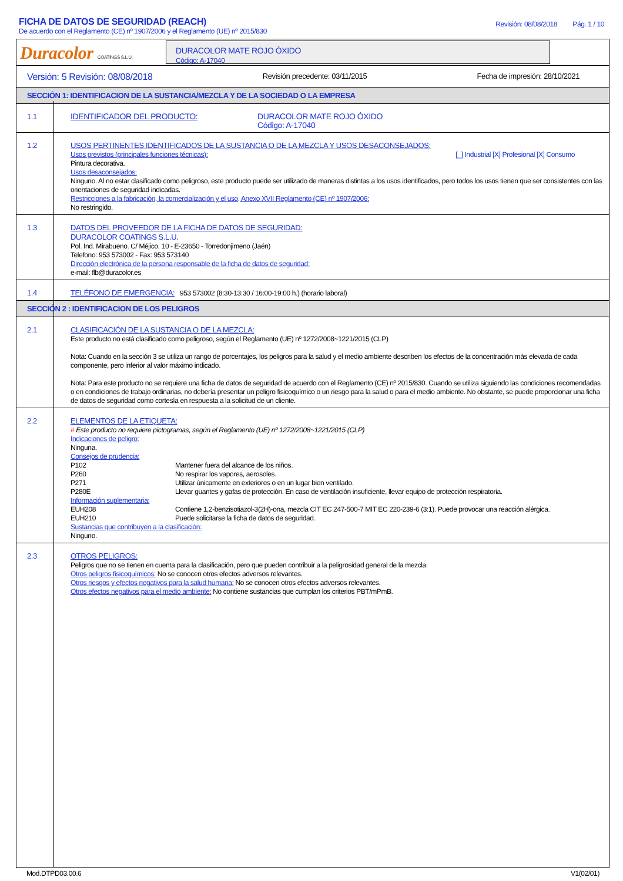FICHA DE DATOS DE SEGURIDAD (REACH)
De acuerdo con el Reglamento (CE) nº 1907/2006 y el Reglamento (UE) nº 2015/830
Revisión: 08/08/2018 Pág. 1 / 10
Duracolor COATINGS S.L.U.
DURACOLOR MATE ROJO ÓXIDO
Código: A-17040
Versión: 5 Revisión: 08/08/2018 Revisión precedente: 03/11/2015 Fecha de impresión: 28/10/2021
SECCIÓN 1: IDENTIFICACION DE LA SUSTANCIA/MEZCLA Y DE LA SOCIEDAD O LA EMPRESA
1.1
IDENTIFICADOR DEL PRODUCTO: DURACOLOR MATE ROJO ÓXIDO
Código: A-17040
1.2
USOS PERTINENTES IDENTIFICADOS DE LA SUSTANCIA O DE LA MEZCLA Y USOS DESACONSEJADOS:
Usos previstos (principales funciones técnicas): [_] Industrial [X] Profesional [X] Consumo
Pintura decorativa.
Usos desaconsejados:
Ninguno. Al no estar clasificado como peligroso, este producto puede ser utilizado de maneras distintas a los usos identificados, pero todos los usos tienen que ser consistentes con las orientaciones de seguridad indicadas.
Restricciones a la fabricación, la comercialización y el uso, Anexo XVII Reglamento (CE) nº 1907/2006:
No restringido.
1.3
DATOS DEL PROVEEDOR DE LA FICHA DE DATOS DE SEGURIDAD:
DURACOLOR COATINGS S.L.U.
Pol. Ind. Mirabueno. C/ Méjico, 10 - E-23650 - Torredonjimeno (Jaén)
Telefono: 953 573002 - Fax: 953 573140
Dirección electrónica de la persona responsable de la ficha de datos de seguridad:
e-mail: flb@duracolor.es
1.4
TELÉFONO DE EMERGENCIA: 953 573002 (8:30-13:30 / 16:00-19:00 h.) (horario laboral)
SECCIÓN 2 : IDENTIFICACION DE LOS PELIGROS
2.1
CLASIFICACIÓN DE LA SUSTANCIA O DE LA MEZCLA:
Este producto no está clasificado como peligroso, según el Reglamento (UE) nº 1272/2008~1221/2015 (CLP)
Nota: Cuando en la sección 3 se utiliza un rango de porcentajes, los peligros para la salud y el medio ambiente describen los efectos de la concentración más elevada de cada componente, pero inferior al valor máximo indicado.
Nota: Para este producto no se requiere una ficha de datos de seguridad de acuerdo con el Reglamento (CE) nº 2015/830. Cuando se utiliza siguiendo las condiciones recomendadas o en condiciones de trabajo ordinarias, no debería presentar un peligro fisicoquímico o un riesgo para la salud o para el medio ambiente. No obstante, se puede proporcionar una ficha de datos de seguridad como cortesía en respuesta a la solicitud de un cliente.
2.2
ELEMENTOS DE LA ETIQUETA:
# Este producto no requiere pictogramas, según el Reglamento (UE) nº 1272/2008~1221/2015 (CLP)
Indicaciones de peligro:
Ninguna.
Consejos de prudencia:
P102 Mantener fuera del alcance de los niños. P260 No respirar los vapores, aerosoles. P271 Utilizar únicamente en exteriores o en un lugar bien ventilado. P280E Llevar guantes y gafas de protección. En caso de ventilación insuficiente, llevar equipo de protección respiratoria.
Información suplementaria:
EUH208 Contiene 1,2-benzisotiazol-3(2H)-ona, mezcla CIT EC 247-500-7 MIT EC 220-239-6 (3:1). Puede provocar una reacción alérgica. EUH210 Puede solicitarse la ficha de datos de seguridad.
Sustancias que contribuyen a la clasificación:
Ninguno.
2.3
OTROS PELIGROS:
Peligros que no se tienen en cuenta para la clasificación, pero que pueden contribuir a la peligrosidad general de la mezcla:
Otros peligros fisicoquímicos: No se conocen otros efectos adversos relevantes.
Otros riesgos y efectos negativos para la salud humana: No se conocen otros efectos adversos relevantes.
Otros efectos negativos para el medio ambiente: No contiene sustancias que cumplan los criterios PBT/mPmB.
Mod.DTPD03.00.6 V1(02/01)